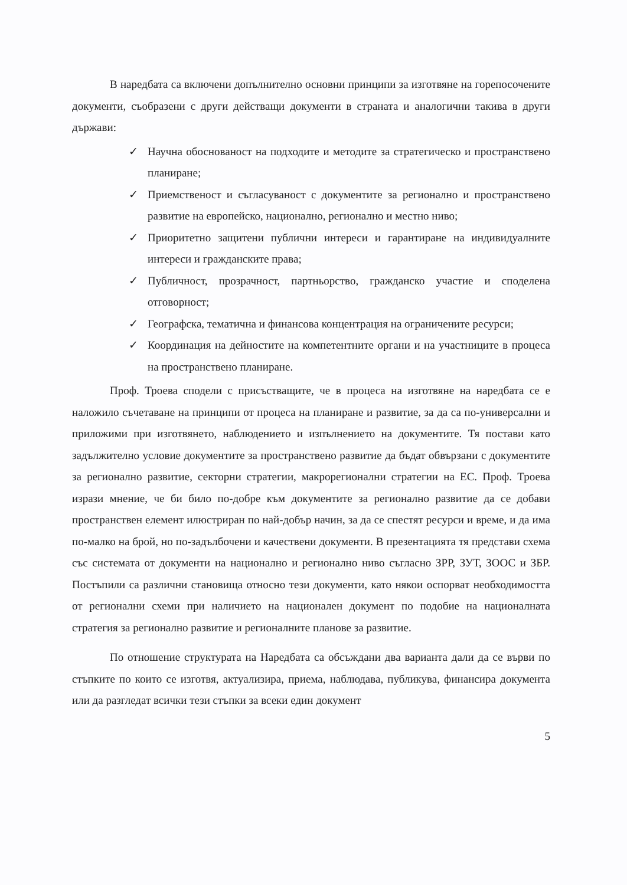В наредбата са включени допълнително основни принципи за изготвяне на горепосочените документи, съобразени с други действащи документи в страната и аналогични такива в други държави:
✓ Научна обоснованост на подходите и методите за стратегическо и пространствено планиране;
✓ Приемственост и съгласуваност с документите за регионално и пространствено развитие на европейско, национално, регионално и местно ниво;
✓ Приоритетно защитени публични интереси и гарантиране на индивидуалните интереси и гражданските права;
✓ Публичност, прозрачност, партньорство, гражданско участие и споделена отговорност;
✓ Географска, тематична и финансова концентрация на ограничените ресурси;
✓ Координация на дейностите на компетентните органи и на участниците в процеса на пространствено планиране.
Проф. Троева сподели с присъстващите, че в процеса на изготвяне на наредбата се е наложило съчетаване на принципи от процеса на планиране и развитие, за да са по-универсални и приложими при изготвянето, наблюдението и изпълнението на документите. Тя постави като задължително условие документите за пространствено развитие да бъдат обвързани с документите за регионално развитие, секторни стратегии, макрорегионални стратегии на ЕС. Проф. Троева изрази мнение, че би било по-добре към документите за регионално развитие да се добави пространствен елемент илюстриран по най-добър начин, за да се спестят ресурси и време, и да има по-малко на брой, но по-задълбочени и качествени документи. В презентацията тя представи схема със системата от документи на национално и регионално ниво съгласно ЗРР, ЗУТ, ЗООС и ЗБР. Постъпили са различни становища относно тези документи, като някои оспорват необходимостта от регионални схеми при наличието на национален документ по подобие на националната стратегия за регионално развитие и регионалните планове за развитие.
По отношение структурата на Наредбата са обсъждани два варианта дали да се върви по стъпките по които се изготвя, актуализира, приема, наблюдава, публикува, финансира документа или да разгледат всички тези стъпки за всеки един документ
5